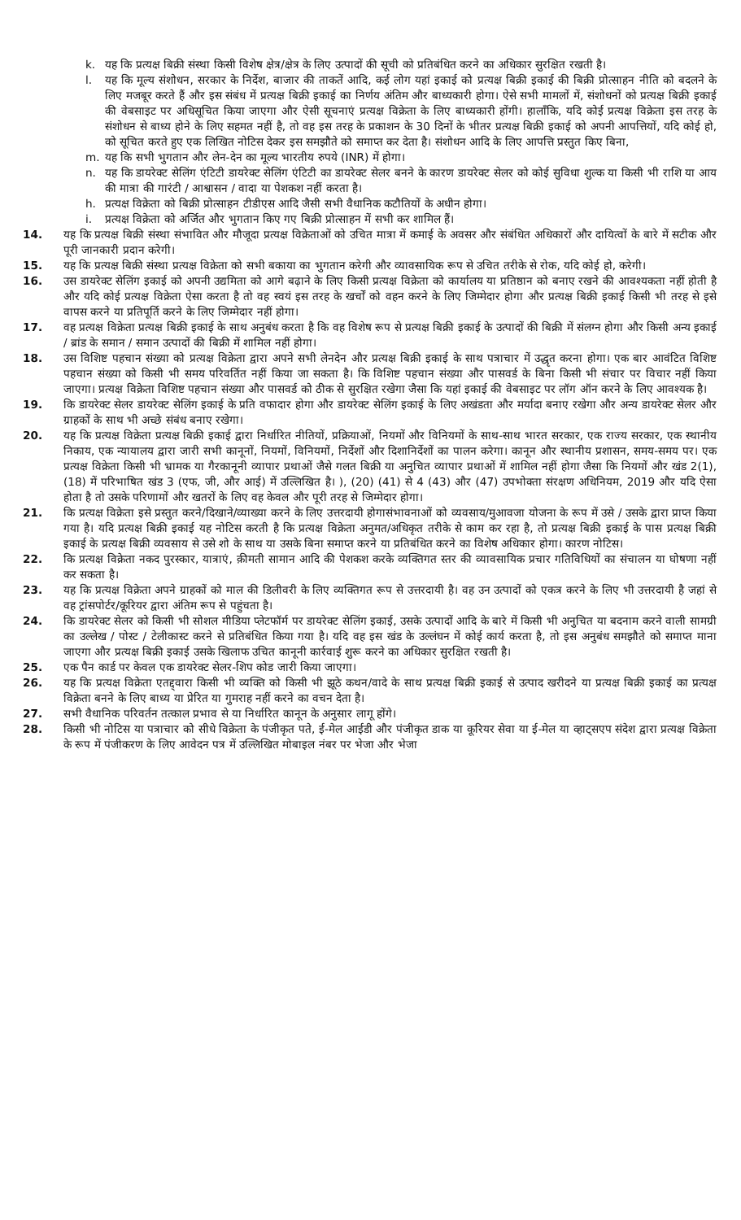k. यह कि प्रत्यक्ष बिक्री संस्था किसी विशेष क्षेत्र/क्षेत्र के लिए उत्पादों की सूची को प्रतिबंधित करने का अधिकार सुरक्षित रखती है।
l. यह कि मूल्य संशोधन, सरकार के निर्देश, बाजार की ताकतें आदि, कई लोग यहां इकाई को प्रत्यक्ष बिक्री इकाई की बिक्री प्रोत्साहन नीति को बदलने के लिए मजबूर करते हैं और इस संबंध में प्रत्यक्ष बिक्री इकाई का निर्णय अंतिम और बाध्यकारी होगा। ऐसे सभी मामलों में, संशोधनों को प्रत्यक्ष बिक्री इकाई की वेबसाइट पर अधिसूचित किया जाएगा और ऐसी सूचनाएं प्रत्यक्ष विक्रेता के लिए बाध्यकारी होंगी। हालाँकि, यदि कोई प्रत्यक्ष विक्रेता इस तरह के संशोधन से बाध्य होने के लिए सहमत नहीं है, तो वह इस तरह के प्रकाशन के 30 दिनों के भीतर प्रत्यक्ष बिक्री इकाई को अपनी आपत्तियों, यदि कोई हो, को सूचित करते हुए एक लिखित नोटिस देकर इस समझौते को समाप्त कर देता है। संशोधन आदि के लिए आपत्ति प्रस्तुत किए बिना,
m. यह कि सभी भुगतान और लेन-देन का मूल्य भारतीय रुपये (INR) में होगा।
n. यह कि डायरेक्ट सेलिंग एंटिटी डायरेक्ट सेलिंग एंटिटी का डायरेक्ट सेलर बनने के कारण डायरेक्ट सेलर को कोई सुविधा शुल्क या किसी भी राशि या आय की मात्रा की गारंटी / आश्वासन / वादा या पेशकश नहीं करता है।
h. प्रत्यक्ष विक्रेता को बिक्री प्रोत्साहन टीडीएस आदि जैसी सभी वैधानिक कटौतियों के अधीन होगा।
i. प्रत्यक्ष विक्रेता को अर्जित और भुगतान किए गए बिक्री प्रोत्साहन में सभी कर शामिल हैं।
14. यह कि प्रत्यक्ष बिक्री संस्था संभावित और मौजूदा प्रत्यक्ष विक्रेताओं को उचित मात्रा में कमाई के अवसर और संबंधित अधिकारों और दायित्वों के बारे में सटीक और पूरी जानकारी प्रदान करेगी।
15. यह कि प्रत्यक्ष बिक्री संस्था प्रत्यक्ष विक्रेता को सभी बकाया का भुगतान करेगी और व्यावसायिक रूप से उचित तरीके से रोक, यदि कोई हो, करेगी।
16. उस डायरेक्ट सेलिंग इकाई को अपनी उद्यमिता को आगे बढ़ाने के लिए किसी प्रत्यक्ष विक्रेता को कार्यालय या प्रतिष्ठान को बनाए रखने की आवश्यकता नहीं होती है और यदि कोई प्रत्यक्ष विक्रेता ऐसा करता है तो वह स्वयं इस तरह के खर्चों को वहन करने के लिए जिम्मेदार होगा और प्रत्यक्ष बिक्री इकाई किसी भी तरह से इसे वापस करने या प्रतिपूर्ति करने के लिए जिम्मेदार नहीं होगा।
17. वह प्रत्यक्ष विक्रेता प्रत्यक्ष बिक्री इकाई के साथ अनुबंध करता है कि वह विशेष रूप से प्रत्यक्ष बिक्री इकाई के उत्पादों की बिक्री में संलग्न होगा और किसी अन्य इकाई / ब्रांड के समान / समान उत्पादों की बिक्री में शामिल नहीं होगा।
18. उस विशिष्ट पहचान संख्या को प्रत्यक्ष विक्रेता द्वारा अपने सभी लेनदेन और प्रत्यक्ष बिक्री इकाई के साथ पत्राचार में उद्धृत करना होगा। एक बार आवंटित विशिष्ट पहचान संख्या को किसी भी समय परिवर्तित नहीं किया जा सकता है। कि विशिष्ट पहचान संख्या और पासवर्ड के बिना किसी भी संचार पर विचार नहीं किया जाएगा। प्रत्यक्ष विक्रेता विशिष्ट पहचान संख्या और पासवर्ड को ठीक से सुरक्षित रखेगा जैसा कि यहां इकाई की वेबसाइट पर लॉग ऑन करने के लिए आवश्यक है।
19. कि डायरेक्ट सेलर डायरेक्ट सेलिंग इकाई के प्रति वफादार होगा और डायरेक्ट सेलिंग इकाई के लिए अखंडता और मर्यादा बनाए रखेगा और अन्य डायरेक्ट सेलर और ग्राहकों के साथ भी अच्छे संबंध बनाए रखेगा।
20. यह कि प्रत्यक्ष विक्रेता प्रत्यक्ष बिक्री इकाई द्वारा निर्धारित नीतियों, प्रक्रियाओं, नियमों और विनियमों के साथ-साथ भारत सरकार, एक राज्य सरकार, एक स्थानीय निकाय, एक न्यायालय द्वारा जारी सभी कानूनों, नियमों, विनियमों, निर्देशों और दिशानिर्देशों का पालन करेगा। कानून और स्थानीय प्रशासन, समय-समय पर। एक प्रत्यक्ष विक्रेता किसी भी भ्रामक या गैरकानूनी व्यापार प्रथाओं जैसे गलत बिक्री या अनुचित व्यापार प्रथाओं में शामिल नहीं होगा जैसा कि नियमों और खंड 2(1), (18) में परिभाषित खंड 3 (एफ, जी, और आई) में उल्लिखित है। ), (20) (41) से 4 (43) और (47) उपभोक्ता संरक्षण अधिनियम, 2019 और यदि ऐसा होता है तो उसके परिणामों और खतरों के लिए वह केवल और पूरी तरह से जिम्मेदार होगा।
21. कि प्रत्यक्ष विक्रेता इसे प्रस्तुत करने/दिखाने/व्याख्या करने के लिए उत्तरदायी होगासंभावनाओं को व्यवसाय/मुआवजा योजना के रूप में उसे / उसके द्वारा प्राप्त किया गया है। यदि प्रत्यक्ष बिक्री इकाई यह नोटिस करती है कि प्रत्यक्ष विक्रेता अनुमत/अधिकृत तरीके से काम कर रहा है, तो प्रत्यक्ष बिक्री इकाई के पास प्रत्यक्ष बिक्री इकाई के प्रत्यक्ष बिक्री व्यवसाय से उसे शो के साथ या उसके बिना समाप्त करने या प्रतिबंधित करने का विशेष अधिकार होगा। कारण नोटिस।
22. कि प्रत्यक्ष विक्रेता नकद पुरस्कार, यात्राएं, क़ीमती सामान आदि की पेशकश करके व्यक्तिगत स्तर की व्यावसायिक प्रचार गतिविधियों का संचालन या घोषणा नहीं कर सकता है।
23. यह कि प्रत्यक्ष विक्रेता अपने ग्राहकों को माल की डिलीवरी के लिए व्यक्तिगत रूप से उत्तरदायी है। वह उन उत्पादों को एकत्र करने के लिए भी उत्तरदायी है जहां से वह ट्रांसपोर्टर/कूरियर द्वारा अंतिम रूप से पहुंचता है।
24. कि डायरेक्ट सेलर को किसी भी सोशल मीडिया प्लेटफॉर्म पर डायरेक्ट सेलिंग इकाई, उसके उत्पादों आदि के बारे में किसी भी अनुचित या बदनाम करने वाली सामग्री का उल्लेख / पोस्ट / टेलीकास्ट करने से प्रतिबंधित किया गया है। यदि वह इस खंड के उल्लंघन में कोई कार्य करता है, तो इस अनुबंध समझौते को समाप्त माना जाएगा और प्रत्यक्ष बिक्री इकाई उसके खिलाफ उचित कानूनी कार्रवाई शुरू करने का अधिकार सुरक्षित रखती है।
25. एक पैन कार्ड पर केवल एक डायरेक्ट सेलर-शिप कोड जारी किया जाएगा।
26. यह कि प्रत्यक्ष विक्रेता एतद्द्वारा किसी भी व्यक्ति को किसी भी झूठे कथन/वादे के साथ प्रत्यक्ष बिक्री इकाई से उत्पाद खरीदने या प्रत्यक्ष बिक्री इकाई का प्रत्यक्ष विक्रेता बनने के लिए बाध्य या प्रेरित या गुमराह नहीं करने का वचन देता है।
27. सभी वैधानिक परिवर्तन तत्काल प्रभाव से या निर्धारित कानून के अनुसार लागू होंगे।
28. किसी भी नोटिस या पत्राचार को सीधे विक्रेता के पंजीकृत पते, ई-मेल आईडी और पंजीकृत डाक या कूरियर सेवा या ई-मेल या व्हाट्सएप संदेश द्वारा प्रत्यक्ष विक्रेता के रूप में पंजीकरण के लिए आवेदन पत्र में उल्लिखित मोबाइल नंबर पर भेजा और भेजा